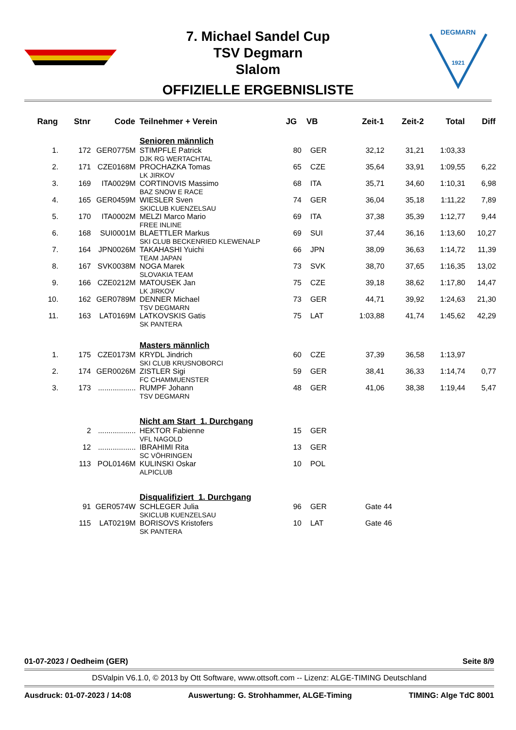DEGMARN
1921
7. Michael Sandel Cup
TSV Degmarn
Slalom
OFFIZIELLE ERGEBNISLISTE
| Rang | Stnr | Code | Teilnehmer + Verein | JG | VB | Zeit-1 | Zeit-2 | Total | Diff |
| --- | --- | --- | --- | --- | --- | --- | --- | --- | --- |
| | | | Senioren männlich | | | | | | |
| 1. | 172 | GER0775M | STIMPFLE Patrick DJK RG WERTACHTAL | 80 | GER | 32,12 | 31,21 | 1:03,33 | |
| 2. | 171 | CZE0168M | PROCHAZKA Tomas LK JIRKOV | 65 | CZE | 35,64 | 33,91 | 1:09,55 | 6,22 |
| 3. | 169 | ITA0029M | CORTINOVIS Massimo BAZ SNOW E RACE | 68 | ITA | 35,71 | 34,60 | 1:10,31 | 6,98 |
| 4. | 165 | GER0459M | WIESLER Sven SKICLUB KUENZELSAU | 74 | GER | 36,04 | 35,18 | 1:11,22 | 7,89 |
| 5. | 170 | ITA0002M | MELZI Marco Mario FREE INLINE | 69 | ITA | 37,38 | 35,39 | 1:12,77 | 9,44 |
| 6. | 168 | SUI0001M | BLAETTLER Markus SKI CLUB BECKENRIED KLEWENALP | 69 | SUI | 37,44 | 36,16 | 1:13,60 | 10,27 |
| 7. | 164 | JPN0026M | TAKAHASHI Yuichi TEAM JAPAN | 66 | JPN | 38,09 | 36,63 | 1:14,72 | 11,39 |
| 8. | 167 | SVK0038M | NOGA Marek SLOVAKIA TEAM | 73 | SVK | 38,70 | 37,65 | 1:16,35 | 13,02 |
| 9. | 166 | CZE0212M | MATOUSEK Jan LK JIRKOV | 75 | CZE | 39,18 | 38,62 | 1:17,80 | 14,47 |
| 10. | 162 | GER0789M | DENNER Michael TSV DEGMARN | 73 | GER | 44,71 | 39,92 | 1:24,63 | 21,30 |
| 11. | 163 | LAT0169M | LATKOVSKIS Gatis SK PANTERA | 75 | LAT | 1:03,88 | 41,74 | 1:45,62 | 42,29 |
| | | | Masters männlich | | | | | | |
| 1. | 175 | CZE0173M | KRYDL Jindrich SKI CLUB KRUSNOBORCI | 60 | CZE | 37,39 | 36,58 | 1:13,97 | |
| 2. | 174 | GER0026M | ZISTLER Sigi FC CHAMMUENSTER | 59 | GER | 38,41 | 36,33 | 1:14,74 | 0,77 |
| 3. | 173 | .................. | RUMPF Johann TSV DEGMARN | 48 | GER | 41,06 | 38,38 | 1:19,44 | 5,47 |
| | | | Nicht am Start 1. Durchgang | | | | | | |
| | 2 | .................. | HEKTOR Fabienne VFL NAGOLD | 15 | GER | | | | |
| | 12 | .................. | IBRAHIMI Rita SC VÖHRINGEN | 13 | GER | | | | |
| | 113 | POL0146M | KULINSKI Oskar ALPICLUB | 10 | POL | | | | |
| | | | Disqualifiziert 1. Durchgang | | | | | | |
| | 91 | GER0574W | SCHLEGER Julia SKICLUB KUENZELSAU | 96 | GER | Gate 44 | | | |
| | 115 | LAT0219M | BORISOVS Kristofers SK PANTERA | 10 | LAT | Gate 46 | | | |
01-07-2023 / Oedheim (GER) Seite 8/9
DSValpin V6.1.0, © 2013 by Ott Software, www.ottsoft.com -- Lizenz: ALGE-TIMING Deutschland
Ausdruck: 01-07-2023 / 14:08 Auswertung: G. Strohhammer, ALGE-Timing TIMING: Alge TdC 8001